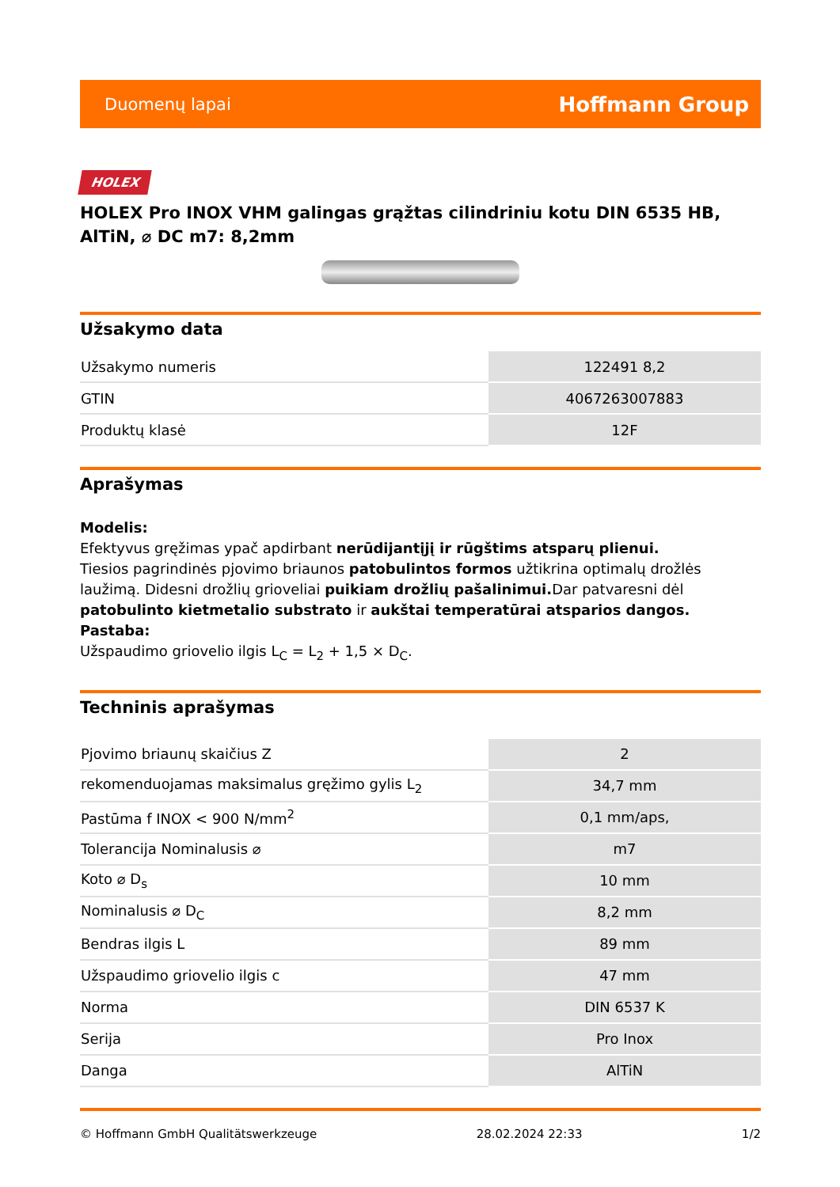Duomenų lapai Hoffmann Group
HOLEX
HOLEX Pro INOX VHM galingas grąžtas cilindriniu kotu DIN 6535 HB, AlTiN, ⌀ DC m7: 8,2mm
Užsakymo data
| Užsakymo numeris | 122491 8,2 |
| GTIN | 4067263007883 |
| Produktų klasė | 12F |
Aprašymas
Modelis:
Efektyvus gręžimas ypač apdirbant nerūdijantįjį ir rūgštims atsparų plienui.
Tiesios pagrindinės pjovimo briaunos patobulintos formos užtikrina optimalų drožlės laužimą. Didesni drožlių grioveliai puikiam drožlių pašalinimui. Dar patvaresni dėl patobulinto kietmetalio substrato ir aukštai temperatūrai atsparios dangos.
Pastaba:
Užspaudimo griovelio ilgis L<sub>C</sub> = L<sub>2</sub> + 1,5 × D<sub>C</sub>.
Techninis aprašymas
| Pjovimo briaunų skaičius Z | 2 |
| rekomenduojamas maksimalus gręžimo gylis L<sub>2</sub> | 34,7 mm |
| Pastūma f INOX < 900 N/mm<sup>2</sup> | 0,1 mm/aps, |
| Tolerancija Nominalusis ⌀ | m7 |
| Koto ⌀ D<sub>s</sub> | 10 mm |
| Nominalusis ⌀ D<sub>C</sub> | 8,2 mm |
| Bendras ilgis L | 89 mm |
| Užspaudimo griovelio ilgis c | 47 mm |
| Norma | DIN 6537 K |
| Serija | Pro Inox |
| Danga | AlTiN |
© Hoffmann GmbH Qualitätswerkzeuge 28.02.2024 22:33 1/2